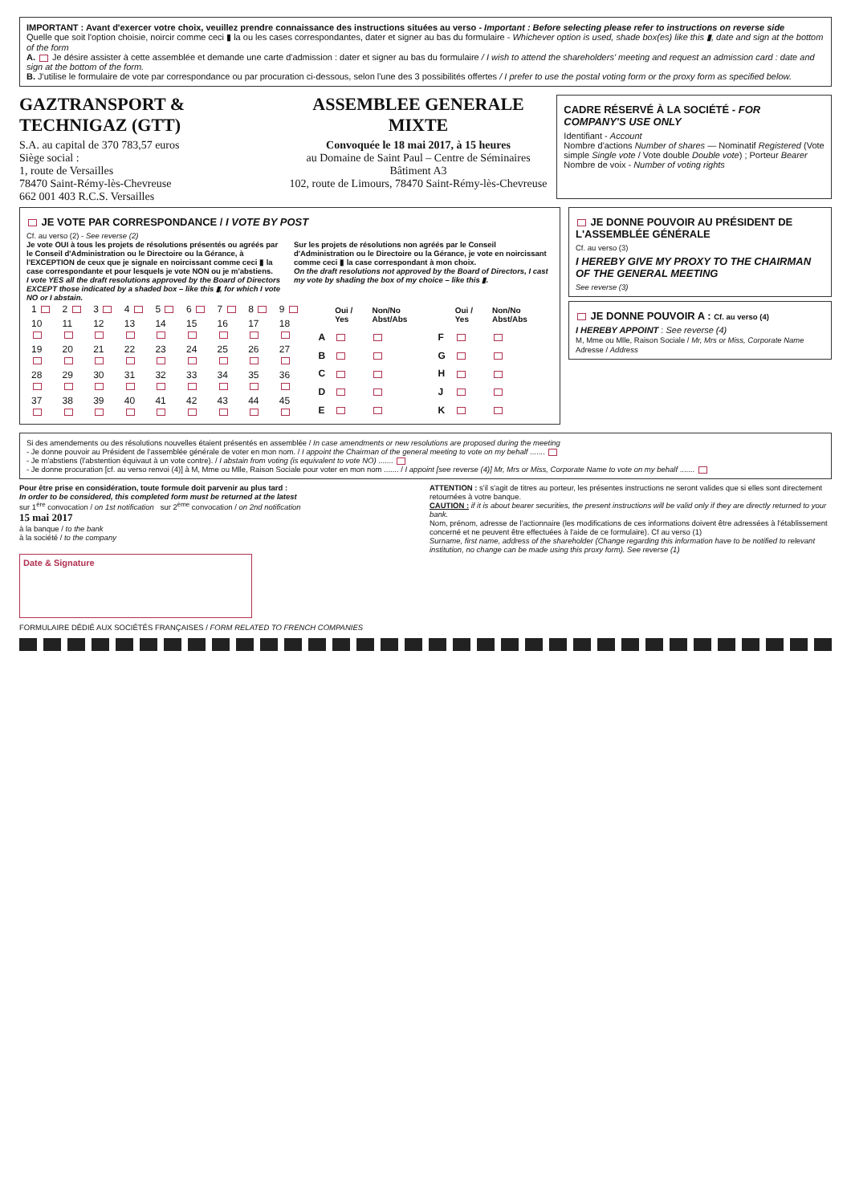IMPORTANT : Avant d'exercer votre choix, veuillez prendre connaissance des instructions situées au verso - Important : Before selecting please refer to instructions on reverse side
Quelle que soit l'option choisie, noircir comme ceci ▮ la ou les cases correspondantes, dater et signer au bas du formulaire - Whichever option is used, shade box(es) like this ▮, date and sign at the bottom of the form
A. Je désire assister à cette assemblée et demande une carte d'admission : dater et signer au bas du formulaire / I wish to attend the shareholders' meeting and request an admission card : date and sign at the bottom of the form.
B. J'utilise le formulaire de vote par correspondance ou par procuration ci-dessous, selon l'une des 3 possibilités offertes / I prefer to use the postal voting form or the proxy form as specified below.
GAZTRANSPORT & TECHNIGAZ (GTT)
S.A. au capital de 370 783,57 euros
Siège social :
1, route de Versailles
78470 Saint-Rémy-lès-Chevreuse
662 001 403 R.C.S. Versailles
ASSEMBLEE GENERALE MIXTE
Convoquée le 18 mai 2017, à 15 heures
au Domaine de Saint Paul – Centre de Séminaires Bâtiment A3
102, route de Limours, 78470 Saint-Rémy-lès-Chevreuse
CADRE RÉSERVÉ À LA SOCIÉTÉ - FOR COMPANY'S USE ONLY
Identifiant - Account
Nombre d'actions Number of shares — Nominatif Registered (Vote simple Single vote / Vote double Double vote) ; Porteur Bearer
Nombre de voix - Number of voting rights
JE VOTE PAR CORRESPONDANCE / I VOTE BY POST
Cf. au verso (2) - See reverse (2)
Je vote OUI à tous les projets de résolutions présentés ou agréés par le Conseil d'Administration ou le Directoire ou la Gérance, à l'EXCEPTION de ceux que je signale en noircissant comme ceci ▮ la case correspondante et pour lesquels je vote NON ou je m'abstiens.
I vote YES all the draft resolutions approved by the Board of Directors EXCEPT those indicated by a shaded box – like this ▮, for which I vote NO or I abstain.
Sur les projets de résolutions non agréés par le Conseil d'Administration ou le Directoire ou la Gérance, je vote en noircissant comme ceci ▮ la case correspondant à mon choix.
On the draft resolutions not approved by the Board of Directors, I cast my vote by shading the box of my choice – like this ▮.
| 1 | 2 | 3 | 4 | 5 | 6 | 7 | 8 | 9 |
| 10 | 11 | 12 | 13 | 14 | 15 | 16 | 17 | 18 |
| 19 | 20 | 21 | 22 | 23 | 24 | 25 | 26 | 27 |
| 28 | 29 | 30 | 31 | 32 | 33 | 34 | 35 | 36 |
| 37 | 38 | 39 | 40 | 41 | 42 | 43 | 44 | 45 |
| | Oui / Yes | Non/No Abst/Abs | | Oui / Yes | Non/No Abst/Abs |
| --- | --- | --- | --- | --- | --- |
| A | | | F | | |
| B | | | G | | |
| C | | | H | | |
| D | | | J | | |
| E | | | K | | |
JE DONNE POUVOIR AU PRÉSIDENT DE L'ASSEMBLÉE GÉNÉRALE
Cf. au verso (3)
I HEREBY GIVE MY PROXY TO THE CHAIRMAN OF THE GENERAL MEETING
See reverse (3)
JE DONNE POUVOIR A : Cf. au verso (4)
I HEREBY APPOINT : See reverse (4)
M, Mme ou Mlle, Raison Sociale / Mr, Mrs or Miss, Corporate Name
Adresse / Address
Si des amendements ou des résolutions nouvelles étaient présentés en assemblée / In case amendments or new resolutions are proposed during the meeting
- Je donne pouvoir au Président de l'assemblée générale de voter en mon nom. / I appoint the Chairman of the general meeting to vote on my behalf .......
- Je m'abstiens (l'abstention équivaut à un vote contre). / I abstain from voting (is equivalent to vote NO) .......
- Je donne procuration [cf. au verso renvoi (4)] à M, Mme ou Mlle, Raison Sociale pour voter en mon nom ....... / I appoint [see reverse (4)] Mr, Mrs or Miss, Corporate Name to vote on my behalf .......
Pour être prise en considération, toute formule doit parvenir au plus tard :
In order to be considered, this completed form must be returned at the latest
sur 1<sup>ère</sup> convocation / on 1st notification sur 2<sup>ème</sup> convocation / on 2nd notification
15 mai 2017
à la banque / to the bank
à la société / to the company
ATTENTION : s'il s'agit de titres au porteur, les présentes instructions ne seront valides que si elles sont directement retournées à votre banque.
CAUTION : if it is about bearer securities, the present instructions will be valid only if they are directly returned to your bank.
Nom, prénom, adresse de l'actionnaire (les modifications de ces informations doivent être adressées à l'établissement concerné et ne peuvent être effectuées à l'aide de ce formulaire). Cf au verso (1)
Surname, first name, address of the shareholder (Change regarding this information have to be notified to relevant institution, no change can be made using this proxy form). See reverse (1)
Date & Signature
FORMULAIRE DÉDIÉ AUX SOCIÉTÉS FRANÇAISES / FORM RELATED TO FRENCH COMPANIES